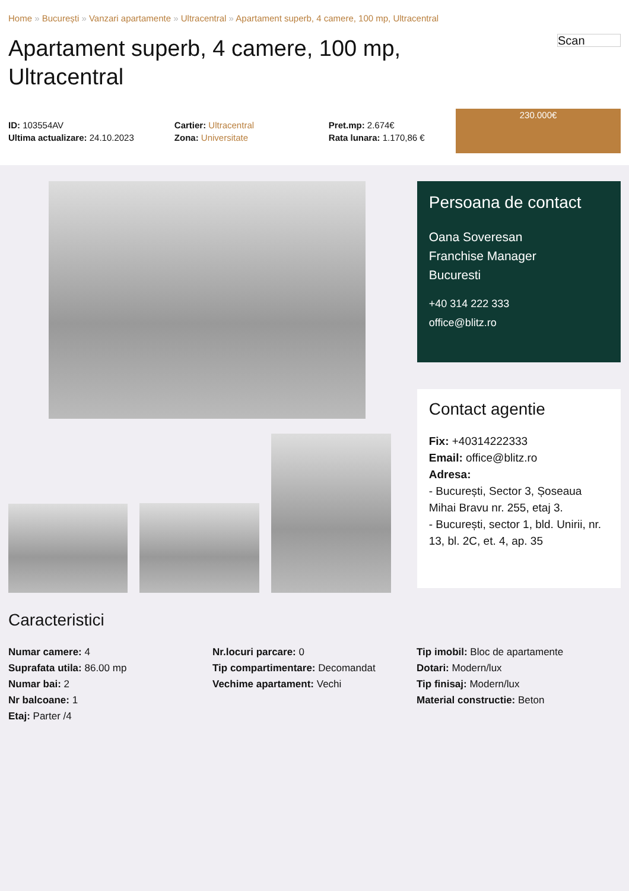Home » București » Vanzari apartamente » Ultracentral » Apartament superb, 4 camere, 100 mp, Ultracentral
Apartament superb, 4 camere, 100 mp, Ultracentral
Scan
ID: 103554AV
Ultima actualizare: 24.10.2023
Cartier: Ultracentral
Zona: Universitate
Pret.mp: 2.674€
Rata lunara: 1.170,86 €
230.000€
Persoana de contact
Oana Soveresan
Franchise Manager
Bucuresti
+40 314 222 333
office@blitz.ro
Contact agentie
Fix: +40314222333
Email: office@blitz.ro
Adresa:
- București, Sector 3, Șoseaua Mihai Bravu nr. 255, etaj 3.
- București, sector 1, bld. Unirii, nr. 13, bl. 2C, et. 4, ap. 35
Caracteristici
Numar camere: 4
Suprafata utila: 86.00 mp
Numar bai: 2
Nr balcoane: 1
Etaj: Parter /4
Nr.locuri parcare: 0
Tip compartimentare: Decomandat
Vechime apartament: Vechi
Tip imobil: Bloc de apartamente
Dotari: Modern/lux
Tip finisaj: Modern/lux
Material constructie: Beton